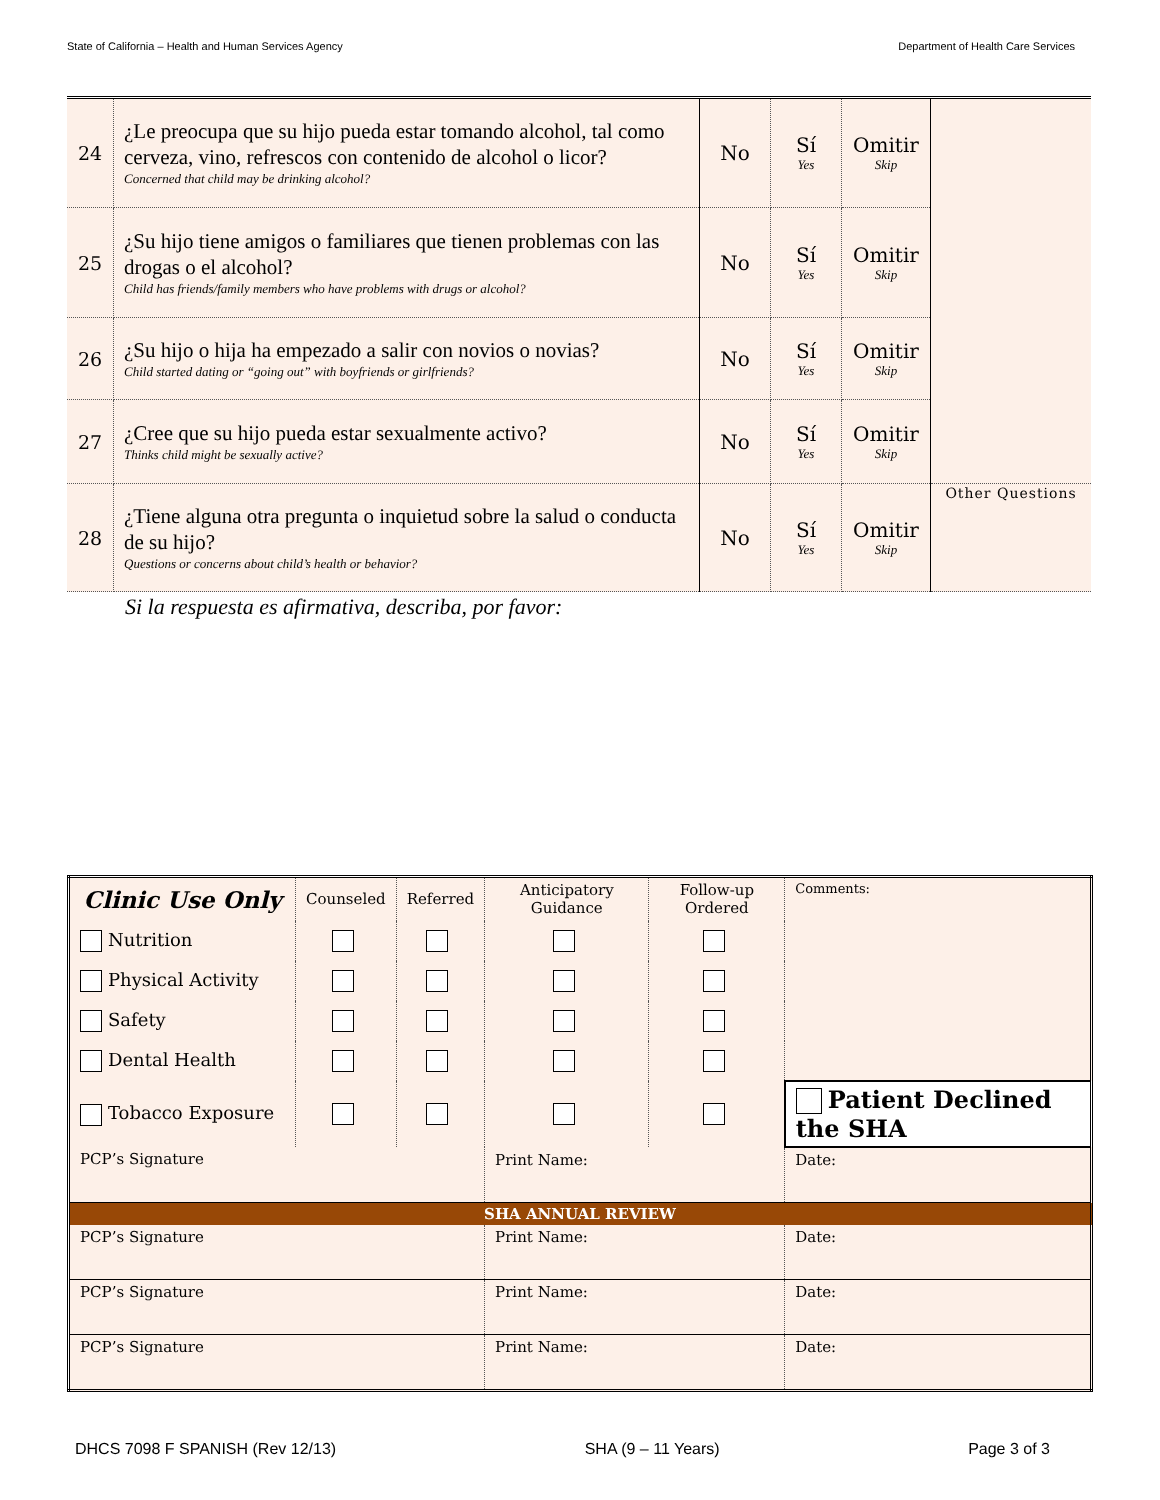State of California – Health and Human Services Agency Department of Health Care Services
| 24 | ¿Le preocupa que su hijo pueda estar tomando alcohol, tal como cerveza, vino, refrescos con contenido de alcohol o licor? Concerned that child may be drinking alcohol? | No | Sí Yes | Omitir Skip | |
| 25 | ¿Su hijo tiene amigos o familiares que tienen problemas con las drogas o el alcohol? Child has friends/family members who have problems with drugs or alcohol? | No | Sí Yes | Omitir Skip | |
| 26 | ¿Su hijo o hija ha empezado a salir con novios o novias? Child started dating or “going out” with boyfriends or girlfriends? | No | Sí Yes | Omitir Skip | |
| 27 | ¿Cree que su hijo pueda estar sexualmente activo? Thinks child might be sexually active? | No | Sí Yes | Omitir Skip | |
| 28 | ¿Tiene alguna otra pregunta o inquietud sobre la salud o conducta de su hijo? Questions or concerns about child’s health or behavior? | No | Sí Yes | Omitir Skip | Other Questions |
Si la respuesta es afirmativa, describa, por favor:
| Clinic Use Only | Counseled | Referred | Anticipatory Guidance | Follow-up Ordered | Comments: | |
| Nutrition | | | | | | |
| Physical Activity | | | | | | |
| Safety | | | | | | |
| Dental Health | | | | | | |
| Tobacco Exposure | | | | | Patient Declined the SHA | |
| PCP’s Signature | | | Print Name: | | | Date: |
| SHA ANNUAL REVIEW | | | | | | |
| PCP’s Signature | | | Print Name: | | | Date: |
| PCP’s Signature | | | Print Name: | | | Date: |
| PCP’s Signature | | | Print Name: | | | Date: |
DHCS 7098 F SPANISH (Rev 12/13) SHA (9 – 11 Years) Page 3 of 3